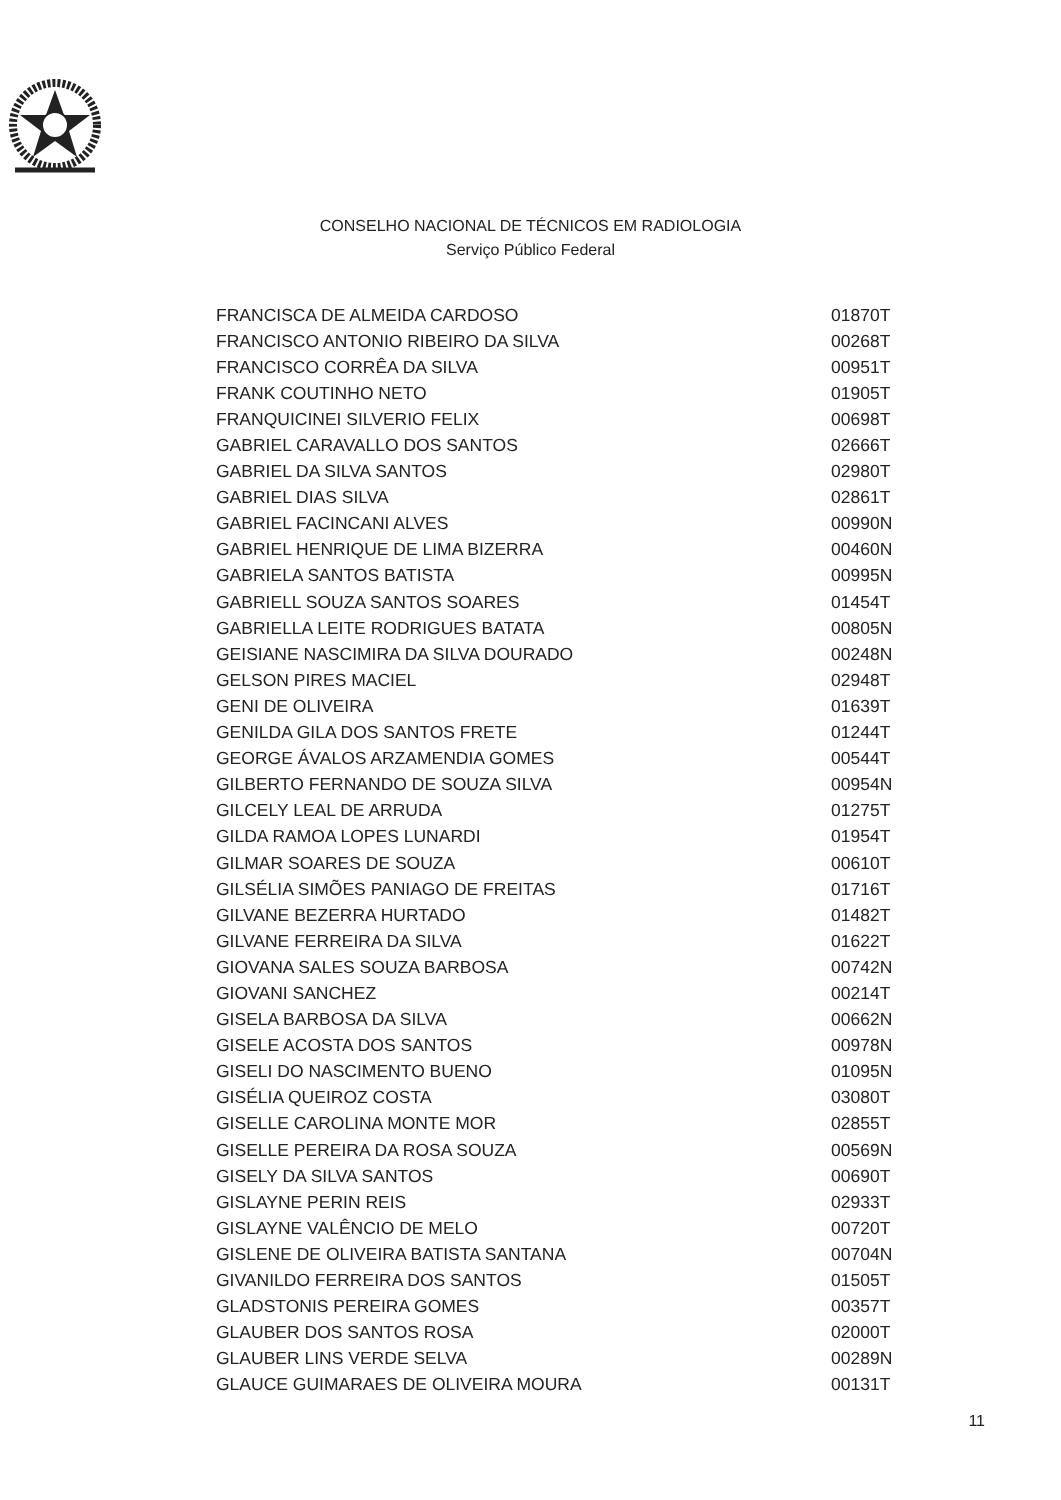CONSELHO NACIONAL DE TÉCNICOS EM RADIOLOGIA
Serviço Público Federal
| FRANCISCA DE ALMEIDA CARDOSO | 01870T |
| FRANCISCO ANTONIO RIBEIRO DA SILVA | 00268T |
| FRANCISCO CORRÊA DA SILVA | 00951T |
| FRANK COUTINHO NETO | 01905T |
| FRANQUICINEI SILVERIO FELIX | 00698T |
| GABRIEL CARAVALLO DOS SANTOS | 02666T |
| GABRIEL DA SILVA SANTOS | 02980T |
| GABRIEL DIAS SILVA | 02861T |
| GABRIEL FACINCANI ALVES | 00990N |
| GABRIEL HENRIQUE DE LIMA BIZERRA | 00460N |
| GABRIELA SANTOS BATISTA | 00995N |
| GABRIELL SOUZA SANTOS SOARES | 01454T |
| GABRIELLA LEITE RODRIGUES BATATA | 00805N |
| GEISIANE NASCIMIRA DA SILVA DOURADO | 00248N |
| GELSON PIRES MACIEL | 02948T |
| GENI DE OLIVEIRA | 01639T |
| GENILDA GILA DOS SANTOS FRETE | 01244T |
| GEORGE ÁVALOS ARZAMENDIA GOMES | 00544T |
| GILBERTO FERNANDO DE SOUZA SILVA | 00954N |
| GILCELY LEAL DE ARRUDA | 01275T |
| GILDA RAMOA LOPES LUNARDI | 01954T |
| GILMAR SOARES DE SOUZA | 00610T |
| GILSÉLIA SIMÕES PANIAGO DE FREITAS | 01716T |
| GILVANE BEZERRA HURTADO | 01482T |
| GILVANE FERREIRA DA SILVA | 01622T |
| GIOVANA SALES SOUZA BARBOSA | 00742N |
| GIOVANI SANCHEZ | 00214T |
| GISELA BARBOSA DA SILVA | 00662N |
| GISELE ACOSTA DOS SANTOS | 00978N |
| GISELI DO NASCIMENTO BUENO | 01095N |
| GISÉLIA QUEIROZ COSTA | 03080T |
| GISELLE CAROLINA MONTE MOR | 02855T |
| GISELLE PEREIRA DA ROSA SOUZA | 00569N |
| GISELY DA SILVA SANTOS | 00690T |
| GISLAYNE PERIN REIS | 02933T |
| GISLAYNE VALÊNCIO DE MELO | 00720T |
| GISLENE DE OLIVEIRA BATISTA SANTANA | 00704N |
| GIVANILDO FERREIRA DOS SANTOS | 01505T |
| GLADSTONIS PEREIRA GOMES | 00357T |
| GLAUBER DOS SANTOS ROSA | 02000T |
| GLAUBER LINS VERDE SELVA | 00289N |
| GLAUCE GUIMARAES DE OLIVEIRA MOURA | 00131T |
11